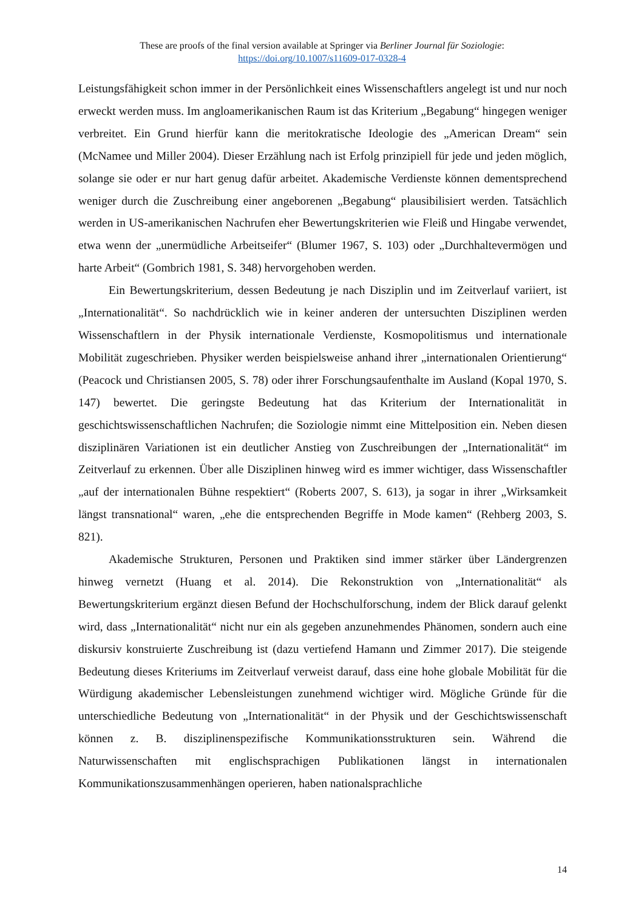These are proofs of the final version available at Springer via Berliner Journal für Soziologie:
https://doi.org/10.1007/s11609-017-0328-4
Leistungsfähigkeit schon immer in der Persönlichkeit eines Wissenschaftlers angelegt ist und nur noch erweckt werden muss. Im angloamerikanischen Raum ist das Kriterium „Begabung“ hingegen weniger verbreitet. Ein Grund hierfür kann die meritokratische Ideologie des „American Dream“ sein (McNamee und Miller 2004). Dieser Erzählung nach ist Erfolg prinzipiell für jede und jeden möglich, solange sie oder er nur hart genug dafür arbeitet. Akademische Verdienste können dementsprechend weniger durch die Zuschreibung einer angeborenen „Begabung“ plausibilisiert werden. Tatsächlich werden in US-amerikanischen Nachrufen eher Bewertungskriterien wie Fleiß und Hingabe verwendet, etwa wenn der „unermüdliche Arbeitseifer“ (Blumer 1967, S. 103) oder „Durchhaltevermögen und harte Arbeit“ (Gombrich 1981, S. 348) hervorgehoben werden.
Ein Bewertungskriterium, dessen Bedeutung je nach Disziplin und im Zeitverlauf variiert, ist „Internationalität“. So nachdrücklich wie in keiner anderen der untersuchten Disziplinen werden Wissenschaftlern in der Physik internationale Verdienste, Kosmopolitismus und internationale Mobilität zugeschrieben. Physiker werden beispielsweise anhand ihrer „internationalen Orientierung“ (Peacock und Christiansen 2005, S. 78) oder ihrer Forschungsaufenthalte im Ausland (Kopal 1970, S. 147) bewertet. Die geringste Bedeutung hat das Kriterium der Internationalität in geschichtswissenschaftlichen Nachrufen; die Soziologie nimmt eine Mittelposition ein. Neben diesen disziplinären Variationen ist ein deutlicher Anstieg von Zuschreibungen der „Internationalität“ im Zeitverlauf zu erkennen. Über alle Disziplinen hinweg wird es immer wichtiger, dass Wissenschaftler „auf der internationalen Bühne respektiert“ (Roberts 2007, S. 613), ja sogar in ihrer „Wirksamkeit längst transnational“ waren, „ehe die entsprechenden Begriffe in Mode kamen“ (Rehberg 2003, S. 821).
Akademische Strukturen, Personen und Praktiken sind immer stärker über Ländergrenzen hinweg vernetzt (Huang et al. 2014). Die Rekonstruktion von „Internationalität“ als Bewertungskriterium ergänzt diesen Befund der Hochschulforschung, indem der Blick darauf gelenkt wird, dass „Internationalität“ nicht nur ein als gegeben anzunehmendes Phänomen, sondern auch eine diskursiv konstruierte Zuschreibung ist (dazu vertiefend Hamann und Zimmer 2017). Die steigende Bedeutung dieses Kriteriums im Zeitverlauf verweist darauf, dass eine hohe globale Mobilität für die Würdigung akademischer Lebensleistungen zunehmend wichtiger wird. Mögliche Gründe für die unterschiedliche Bedeutung von „Internationalität“ in der Physik und der Geschichtswissenschaft können z. B. disziplinenspezifische Kommunikationsstrukturen sein. Während die Naturwissenschaften mit englischsprachigen Publikationen längst in internationalen Kommunikationszusammenhängen operieren, haben nationalsprachliche
14